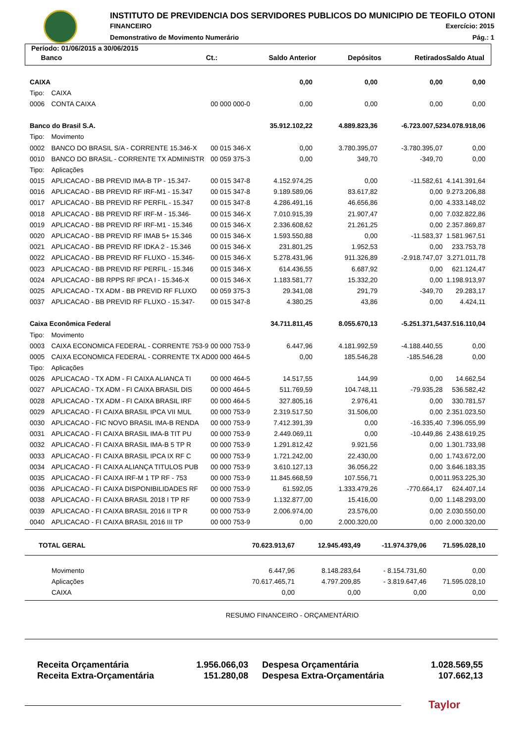INSTITUTO DE PREVIDENCIA DOS SERVIDORES PUBLICOS DO MUNICIPIO DE TEOFILO OTONI
FINANCEIRO Exercício: 2015
Demonstrativo de Movimento Numerário
Pág.: 1
Período: 01/06/2015 a 30/06/2015
| | Banco | Ct.: | Saldo Anterior | Depósitos | Retirados | Saldo Atual |
| CAIXA | | | 0,00 | 0,00 | 0,00 | 0,00 |
| Tipo: | CAIXA | | | | | |
| 0006 | CONTA CAIXA | 00 000 000-0 | 0,00 | 0,00 | 0,00 | 0,00 |
| Banco do Brasil S.A. | | | 35.912.102,22 | 4.889.823,36 | -6.723.007,52 | 34.078.918,06 |
| Tipo: | Movimento | | | | | |
| 0002 | BANCO DO BRASIL S/A - CORRENTE 15.346-X | 00 015 346-X | 0,00 | 3.780.395,07 | -3.780.395,07 | 0,00 |
| 0010 | BANCO DO BRASIL - CORRENTE TX ADMINISTR | 00 059 375-3 | 0,00 | 349,70 | -349,70 | 0,00 |
| Tipo: | Aplicações | | | | | |
| 0015 | APLICACAO - BB PREVID IMA-B TP - 15.347- | 00 015 347-8 | 4.152.974,25 | 0,00 | -11.582,61 | 4.141.391,64 |
| 0016 | APLICACAO - BB PREVID RF IRF-M1 - 15.347 | 00 015 347-8 | 9.189.589,06 | 83.617,82 | 0,00 | 9.273.206,88 |
| 0017 | APLICACAO - BB PREVID RF PERFIL - 15.347 | 00 015 347-8 | 4.286.491,16 | 46.656,86 | 0,00 | 4.333.148,02 |
| 0018 | APLICACAO - BB PREVID RF IRF-M - 15.346- | 00 015 346-X | 7.010.915,39 | 21.907,47 | 0,00 | 7.032.822,86 |
| 0019 | APLICACAO - BB PREVID RF IRF-M1 - 15.346 | 00 015 346-X | 2.336.608,62 | 21.261,25 | 0,00 | 2.357.869,87 |
| 0020 | APLICACAO - BB PREVID RF IMAB 5+ 15.346 | 00 015 346-X | 1.593.550,88 | 0,00 | -11.583,37 | 1.581.967,51 |
| 0021 | APLICACAO - BB PREVID RF IDKA 2 - 15.346 | 00 015 346-X | 231.801,25 | 1.952,53 | 0,00 | 233.753,78 |
| 0022 | APLICACAO - BB PREVID RF FLUXO - 15.346- | 00 015 346-X | 5.278.431,96 | 911.326,89 | -2.918.747,07 | 3.271.011,78 |
| 0023 | APLICACAO - BB PREVID RF PERFIL - 15.346 | 00 015 346-X | 614.436,55 | 6.687,92 | 0,00 | 621.124,47 |
| 0024 | APLICACAO - BB RPPS RF IPCA I - 15.346-X | 00 015 346-X | 1.183.581,77 | 15.332,20 | 0,00 | 1.198.913,97 |
| 0025 | APLICACAO - TX ADM - BB PREVID RF FLUXO | 00 059 375-3 | 29.341,08 | 291,79 | -349,70 | 29.283,17 |
| 0037 | APLICACAO - BB PREVID RF FLUXO - 15.347- | 00 015 347-8 | 4.380,25 | 43,86 | 0,00 | 4.424,11 |
| Caixa Econômica Federal | | | 34.711.811,45 | 8.055.670,13 | -5.251.371,54 | 37.516.110,04 |
| Tipo: | Movimento | | | | | |
| 0003 | CAIXA ECONOMICA FEDERAL - CORRENTE 753-9 | 00 000 753-9 | 6.447,96 | 4.181.992,59 | -4.188.440,55 | 0,00 |
| 0005 | CAIXA ECONOMICA FEDERAL - CORRENTE TX AD | 00 000 464-5 | 0,00 | 185.546,28 | -185.546,28 | 0,00 |
| Tipo: | Aplicações | | | | | |
| 0026 | APLICACAO - TX ADM - FI CAIXA ALIANCA TI | 00 000 464-5 | 14.517,55 | 144,99 | 0,00 | 14.662,54 |
| 0027 | APLICACAO - TX ADM - FI CAIXA BRASIL DIS | 00 000 464-5 | 511.769,59 | 104.748,11 | -79.935,28 | 536.582,42 |
| 0028 | APLICACAO - TX ADM - FI CAIXA BRASIL IRF | 00 000 464-5 | 327.805,16 | 2.976,41 | 0,00 | 330.781,57 |
| 0029 | APLICACAO - FI CAIXA BRASIL IPCA VII MUL | 00 000 753-9 | 2.319.517,50 | 31.506,00 | 0,00 | 2.351.023,50 |
| 0030 | APLICACAO - FIC NOVO BRASIL IMA-B RENDA | 00 000 753-9 | 7.412.391,39 | 0,00 | -16.335,40 | 7.396.055,99 |
| 0031 | APLICACAO - FI CAIXA BRASIL IMA-B TIT PU | 00 000 753-9 | 2.449.069,11 | 0,00 | -10.449,86 | 2.438.619,25 |
| 0032 | APLICACAO - FI CAIXA BRASIL IMA-B 5 TP R | 00 000 753-9 | 1.291.812,42 | 9.921,56 | 0,00 | 1.301.733,98 |
| 0033 | APLICACAO - FI CAIXA BRASIL IPCA IX RF C | 00 000 753-9 | 1.721.242,00 | 22.430,00 | 0,00 | 1.743.672,00 |
| 0034 | APLICACAO - FI CAIXA ALIANÇA TITULOS PUB | 00 000 753-9 | 3.610.127,13 | 36.056,22 | 0,00 | 3.646.183,35 |
| 0035 | APLICACAO - FI CAIXA IRF-M 1 TP RF - 753 | 00 000 753-9 | 11.845.668,59 | 107.556,71 | 0,00 | 11.953.225,30 |
| 0036 | APLICACAO - FI CAIXA DISPONIBILIDADES RF | 00 000 753-9 | 61.592,05 | 1.333.479,26 | -770.664,17 | 624.407,14 |
| 0038 | APLICACAO - FI CAIXA BRASIL 2018 I TP RF | 00 000 753-9 | 1.132.877,00 | 15.416,00 | 0,00 | 1.148.293,00 |
| 0039 | APLICACAO - FI CAIXA BRASIL 2016 II TP R | 00 000 753-9 | 2.006.974,00 | 23.576,00 | 0,00 | 2.030.550,00 |
| 0040 | APLICACAO - FI CAIXA BRASIL 2016 III TP | 00 000 753-9 | 0,00 | 2.000.320,00 | 0,00 | 2.000.320,00 |
| TOTAL GERAL | 70.623.913,67 | 12.945.493,49 | -11.974.379,06 | 71.595.028,10 |
| | Movimento | 6.447,96 | 8.148.283,64 | - 8.154.731,60 | 0,00 |
| | Aplicações | 70.617.465,71 | 4.797.209,85 | - 3.819.647,46 | 71.595.028,10 |
| | CAIXA | 0,00 | 0,00 | 0,00 | 0,00 |
RESUMO FINANCEIRO - ORÇAMENTÁRIO
| Receita Orçamentária | 1.956.066,03 | Despesa Orçamentária | 1.028.569,55 |
| Receita Extra-Orçamentária | 151.280,08 | Despesa Extra-Orçamentária | 107.662,13 |
Taylor